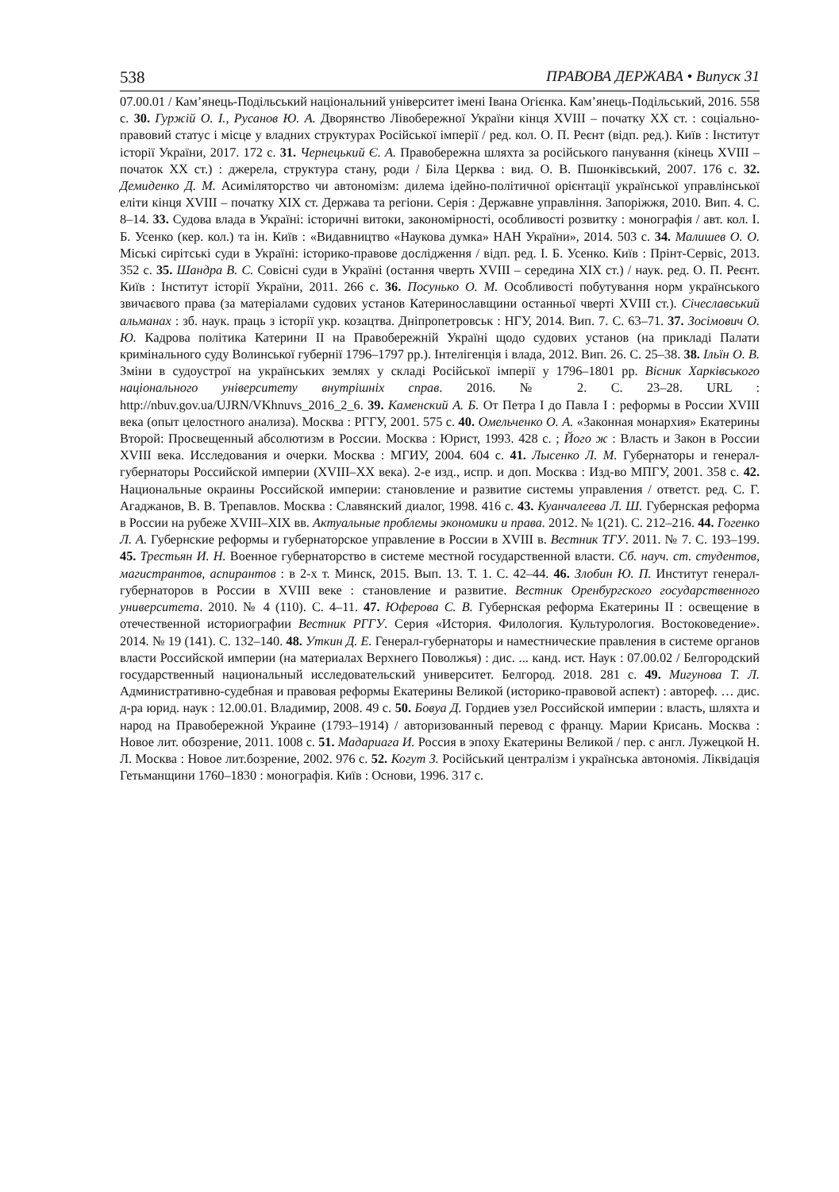538 ПРАВОВА ДЕРЖАВА • Випуск 31
07.00.01 / Кам’янець-Подільський національний університет імені Івана Огієнка. Кам’янець-Подільський, 2016. 558 с. 30. Гуржій О. І., Русанов Ю. А. Дворянство Лівобережної України кінця XVIII – початку ХХ ст. : соціально-правовий статус і місце у владних структурах Російської імперії / ред. кол. О. П. Реєнт (відп. ред.). Київ : Інститут історії України, 2017. 172 с. 31. Чернецький Є. А. Правобережна шляхта за російського панування (кінець XVIII – початок XX ст.) : джерела, структура стану, роди / Біла Церква : вид. О. В. Пшонківський, 2007. 176 с. 32. Демиденко Д. М. Асиміляторство чи автономізм: дилема ідейно-політичної орієнтації української управлінської еліти кінця XVIII – початку XIX ст. Держава та регіони. Серія : Державне управління. Запоріжжя, 2010. Вип. 4. С. 8–14. 33. Судова влада в Україні: історичні витоки, закономірності, особливості розвитку : монографія / авт. кол. І. Б. Усенко (кер. кол.) та ін. Київ : «Видавництво «Наукова думка» НАН України», 2014. 503 с. 34. Малишев О. О. Міські сирітські суди в Україні: історико-правове дослідження / відп. ред. І. Б. Усенко. Київ : Прінт-Сервіс, 2013. 352 с. 35. Шандра В. С. Совісні суди в Україні (остання чверть XVIII – середина XIX ст.) / наук. ред. О. П. Реєнт. Київ : Інститут історії України, 2011. 266 с. 36. Посунько О. М. Особливості побутування норм українського звичаєвого права (за матеріалами судових установ Катеринославщини останньої чверті XVIII ст.). Січеславський альманах : зб. наук. праць з історії укр. козацтва. Дніпропетровськ : НГУ, 2014. Вип. 7. С. 63–71. 37. Зосімович О. Ю. Кадрова політика Катерини II на Правобережній Україні щодо судових установ (на прикладі Палати кримінального суду Волинської губернії 1796–1797 рр.). Інтелігенція і влада, 2012. Вип. 26. С. 25–38. 38. Ільїн О. В. Зміни в судоустрої на українських землях у складі Російської імперії у 1796–1801 рр. Вісник Харківського національного університету внутрішніх справ. 2016. № 2. С. 23–28. URL : http://nbuv.gov.ua/UJRN/VKhnuvs_2016_2_6. 39. Каменский А. Б. От Петра I до Павла I : реформы в России XVIII века (опыт целостного анализа). Москва : РГГУ, 2001. 575 с. 40. Омельченко О. А. «Законная монархия» Екатерины Второй: Просвещенный абсолютизм в России. Москва : Юрист, 1993. 428 с. ; Його ж : Власть и Закон в России XVIII века. Исследования и очерки. Москва : МГИУ, 2004. 604 с. 41. Лысенко Л. М. Губернаторы и генерал-губернаторы Российской империи (XVIII–XX века). 2-е изд., испр. и доп. Москва : Изд-во МПГУ, 2001. 358 с. 42. Национальные окраины Российской империи: становление и развитие системы управления / ответст. ред. С. Г. Агаджанов, В. В. Трепавлов. Москва : Славянский диалог, 1998. 416 с. 43. Куанчалеева Л. Ш. Губернская реформа в России на рубеже XVIII–XIX вв. Актуальные проблемы экономики и права. 2012. № 1(21). С. 212–216. 44. Гогенко Л. А. Губернские реформы и губернаторское управление в России в XVIII в. Вестник ТГУ. 2011. № 7. С. 193–199. 45. Трестьян И. Н. Военное губернаторство в системе местной государственной власти. Сб. науч. ст. студентов, магистрантов, аспирантов : в 2-х т. Минск, 2015. Вып. 13. Т. 1. С. 42–44. 46. Злобин Ю. П. Институт генерал-губернаторов в России в XVIII веке : становление и развитие. Вестник Оренбургского государственного университета. 2010. № 4 (110). С. 4–11. 47. Юферова С. В. Губернская реформа Екатерины II : освещение в отечественной историографии Вестник РГГУ. Серия «История. Филология. Культурология. Востоковедение». 2014. № 19 (141). С. 132–140. 48. Уткин Д. Е. Генерал-губернаторы и наместнические правления в системе органов власти Российской империи (на материалах Верхнего Поволжья) : дис. ... канд. ист. Наук : 07.00.02 / Белгородский государственный национальный исследовательский университет. Белгород. 2018. 281 с. 49. Мигунова Т. Л. Административно-судебная и правовая реформы Екатерины Великой (историко-правовой аспект) : автореф. … дис. д-ра юрид. наук : 12.00.01. Владимир, 2008. 49 с. 50. Бовуа Д. Гордиев узел Российской империи : власть, шляхта и народ на Правобережной Украине (1793–1914) / авторизованный перевод с францу. Марии Крисань. Москва : Новое лит. обозрение, 2011. 1008 с. 51. Мадариага И. Россия в эпоху Екатерины Великой / пер. с англ. Лужецкой Н. Л. Москва : Новое лит.бозрение, 2002. 976 с. 52. Когут З. Російський централізм і українська автономія. Ліквідація Гетьманщини 1760–1830 : монографія. Київ : Основи, 1996. 317 с.